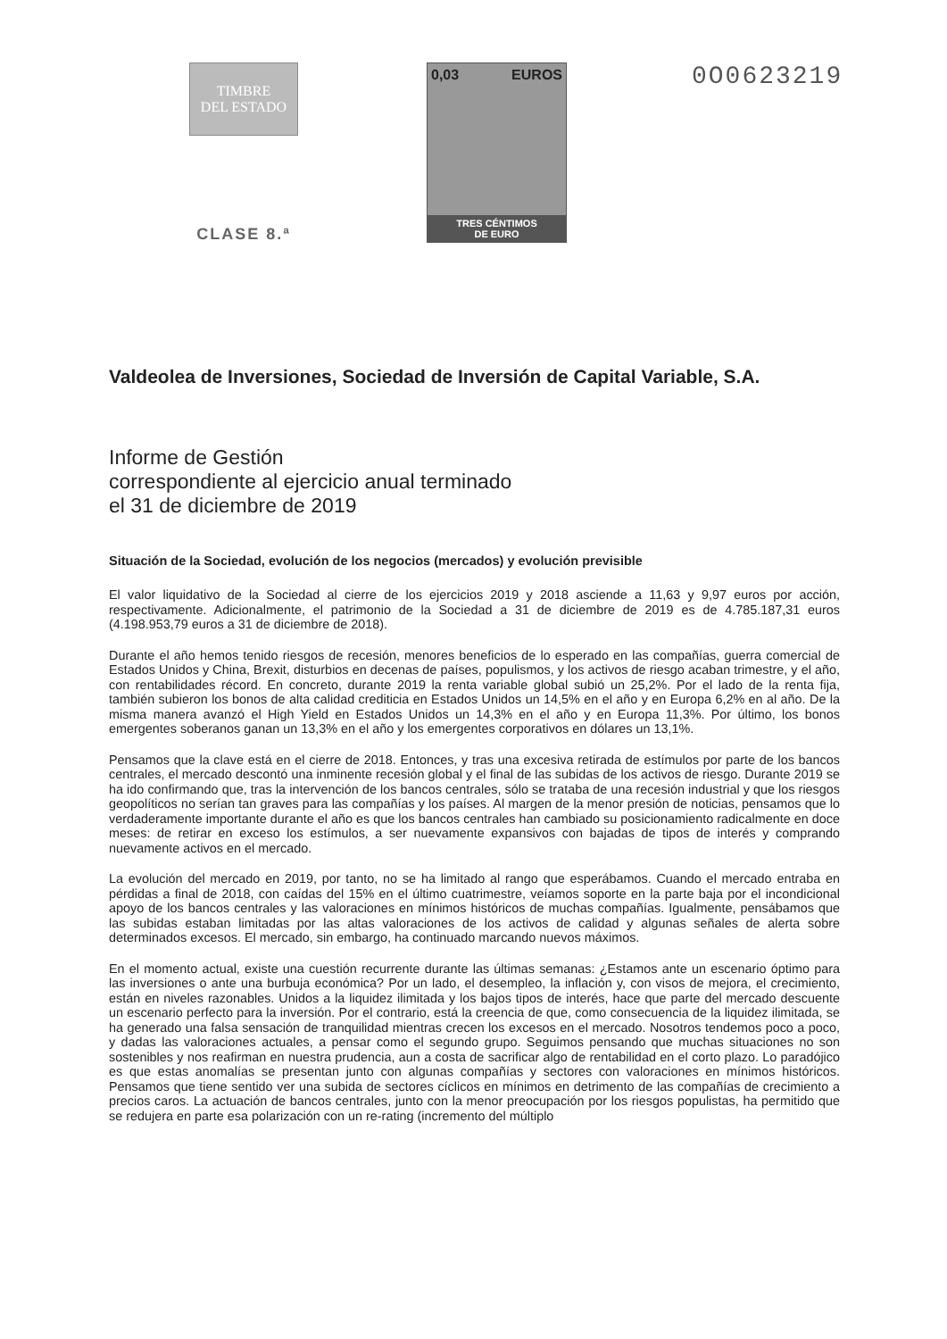TIMBRE
DEL ESTADO
CLASE 8.ª
0,03 EUROS
TRES CÉNTIMOS
DE EURO
0O0623219
Valdeolea de Inversiones, Sociedad de Inversión de Capital Variable, S.A.
Informe de Gestión
correspondiente al ejercicio anual terminado
el 31 de diciembre de 2019
Situación de la Sociedad, evolución de los negocios (mercados) y evolución previsible
El valor liquidativo de la Sociedad al cierre de los ejercicios 2019 y 2018 asciende a 11,63 y 9,97 euros por acción, respectivamente. Adicionalmente, el patrimonio de la Sociedad a 31 de diciembre de 2019 es de 4.785.187,31 euros (4.198.953,79 euros a 31 de diciembre de 2018).
Durante el año hemos tenido riesgos de recesión, menores beneficios de lo esperado en las compañías, guerra comercial de Estados Unidos y China, Brexit, disturbios en decenas de países, populismos, y los activos de riesgo acaban trimestre, y el año, con rentabilidades récord. En concreto, durante 2019 la renta variable global subió un 25,2%. Por el lado de la renta fija, también subieron los bonos de alta calidad crediticia en Estados Unidos un 14,5% en el año y en Europa 6,2% en al año. De la misma manera avanzó el High Yield en Estados Unidos un 14,3% en el año y en Europa 11,3%. Por último, los bonos emergentes soberanos ganan un 13,3% en el año y los emergentes corporativos en dólares un 13,1%.
Pensamos que la clave está en el cierre de 2018. Entonces, y tras una excesiva retirada de estímulos por parte de los bancos centrales, el mercado descontó una inminente recesión global y el final de las subidas de los activos de riesgo. Durante 2019 se ha ido confirmando que, tras la intervención de los bancos centrales, sólo se trataba de una recesión industrial y que los riesgos geopolíticos no serían tan graves para las compañías y los países. Al margen de la menor presión de noticias, pensamos que lo verdaderamente importante durante el año es que los bancos centrales han cambiado su posicionamiento radicalmente en doce meses: de retirar en exceso los estímulos, a ser nuevamente expansivos con bajadas de tipos de interés y comprando nuevamente activos en el mercado.
La evolución del mercado en 2019, por tanto, no se ha limitado al rango que esperábamos. Cuando el mercado entraba en pérdidas a final de 2018, con caídas del 15% en el último cuatrimestre, veíamos soporte en la parte baja por el incondicional apoyo de los bancos centrales y las valoraciones en mínimos históricos de muchas compañías. Igualmente, pensábamos que las subidas estaban limitadas por las altas valoraciones de los activos de calidad y algunas señales de alerta sobre determinados excesos. El mercado, sin embargo, ha continuado marcando nuevos máximos.
En el momento actual, existe una cuestión recurrente durante las últimas semanas: ¿Estamos ante un escenario óptimo para las inversiones o ante una burbuja económica? Por un lado, el desempleo, la inflación y, con visos de mejora, el crecimiento, están en niveles razonables. Unidos a la liquidez ilimitada y los bajos tipos de interés, hace que parte del mercado descuente un escenario perfecto para la inversión. Por el contrario, está la creencia de que, como consecuencia de la liquidez ilimitada, se ha generado una falsa sensación de tranquilidad mientras crecen los excesos en el mercado. Nosotros tendemos poco a poco, y dadas las valoraciones actuales, a pensar como el segundo grupo. Seguimos pensando que muchas situaciones no son sostenibles y nos reafirman en nuestra prudencia, aun a costa de sacrificar algo de rentabilidad en el corto plazo. Lo paradójico es que estas anomalías se presentan junto con algunas compañías y sectores con valoraciones en mínimos históricos. Pensamos que tiene sentido ver una subida de sectores cíclicos en mínimos en detrimento de las compañías de crecimiento a precios caros. La actuación de bancos centrales, junto con la menor preocupación por los riesgos populistas, ha permitido que se redujera en parte esa polarización con un re-rating (incremento del múltiplo